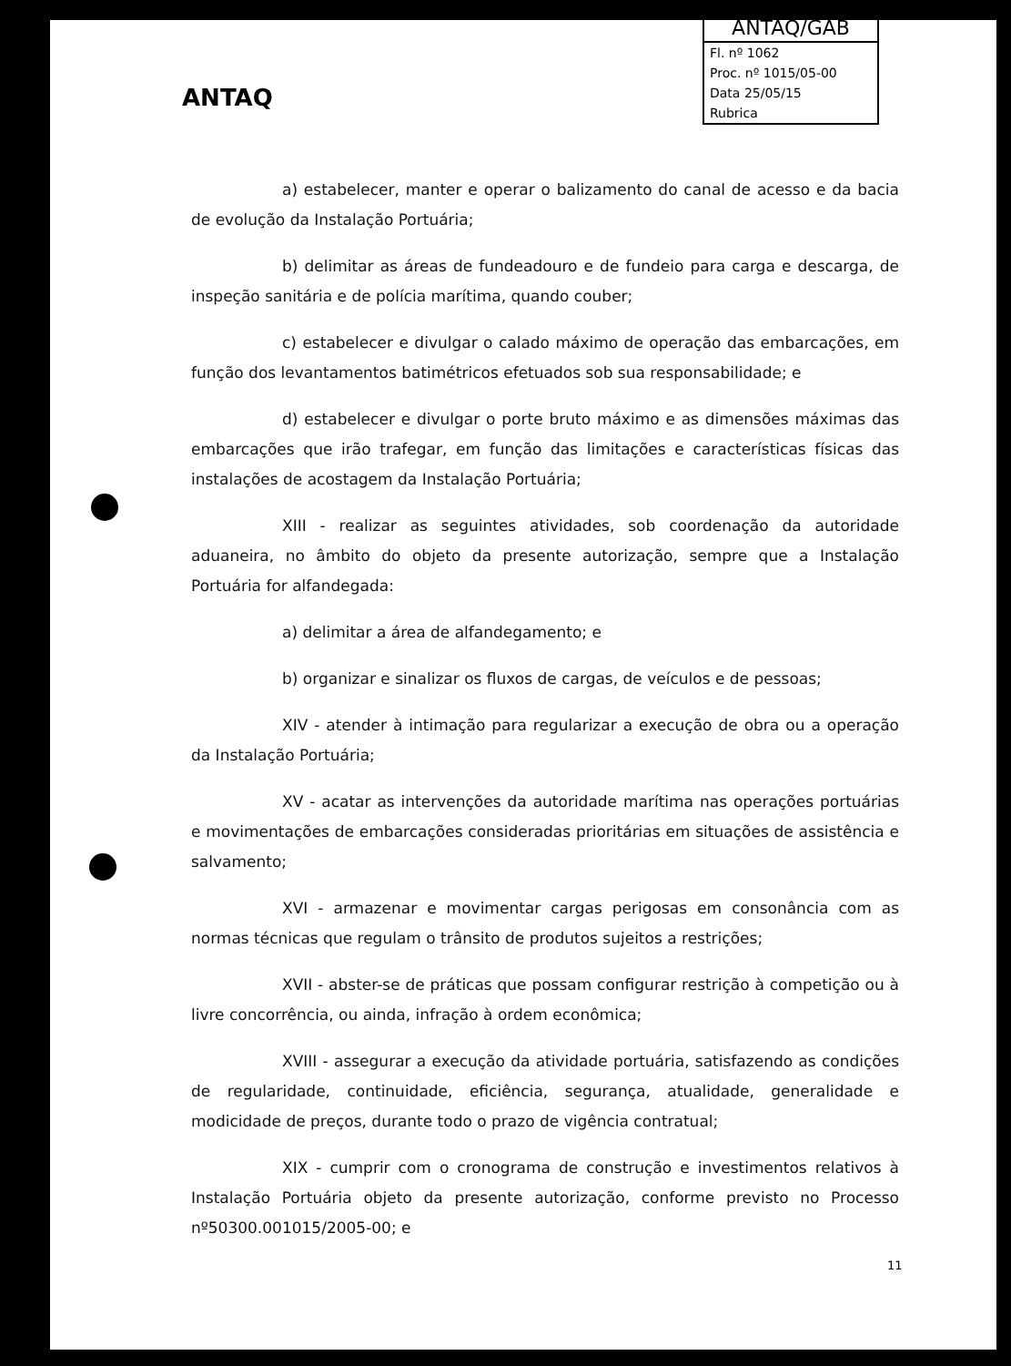ANTAQ
ANTAQ/GAB
Fl. nº 1062
Proc. nº 1015/05-00
Data 25/05/15
Rubrica
a) estabelecer, manter e operar o balizamento do canal de acesso e da bacia de evolução da Instalação Portuária;
b) delimitar as áreas de fundeadouro e de fundeio para carga e descarga, de inspeção sanitária e de polícia marítima, quando couber;
c) estabelecer e divulgar o calado máximo de operação das embarcações, em função dos levantamentos batimétricos efetuados sob sua responsabilidade; e
d) estabelecer e divulgar o porte bruto máximo e as dimensões máximas das embarcações que irão trafegar, em função das limitações e características físicas das instalações de acostagem da Instalação Portuária;
XIII - realizar as seguintes atividades, sob coordenação da autoridade aduaneira, no âmbito do objeto da presente autorização, sempre que a Instalação Portuária for alfandegada:
a) delimitar a área de alfandegamento; e
b) organizar e sinalizar os fluxos de cargas, de veículos e de pessoas;
XIV - atender à intimação para regularizar a execução de obra ou a operação da Instalação Portuária;
XV - acatar as intervenções da autoridade marítima nas operações portuárias e movimentações de embarcações consideradas prioritárias em situações de assistência e salvamento;
XVI - armazenar e movimentar cargas perigosas em consonância com as normas técnicas que regulam o trânsito de produtos sujeitos a restrições;
XVII - abster-se de práticas que possam configurar restrição à competição ou à livre concorrência, ou ainda, infração à ordem econômica;
XVIII - assegurar a execução da atividade portuária, satisfazendo as condições de regularidade, continuidade, eficiência, segurança, atualidade, generalidade e modicidade de preços, durante todo o prazo de vigência contratual;
XIX - cumprir com o cronograma de construção e investimentos relativos à Instalação Portuária objeto da presente autorização, conforme previsto no Processo nº50300.001015/2005-00; e
11